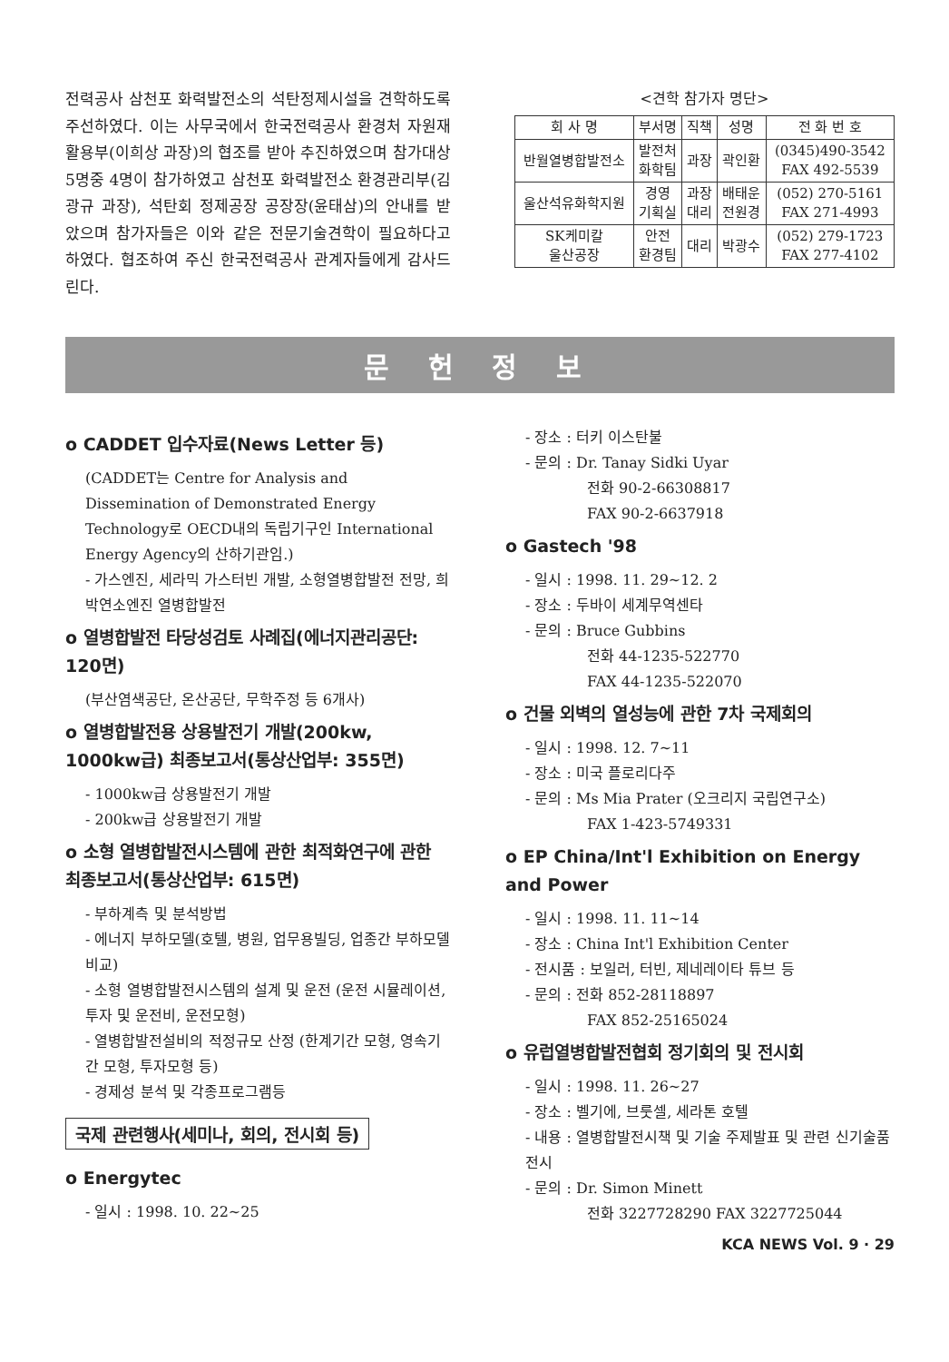전력공사 삼천포 화력발전소의 석탄정제시설을 견학하도록 주선하였다. 이는 사무국에서 한국전력공사 환경처 자원재활용부(이희상 과장)의 협조를 받아 추진하였으며 참가대상 5명중 4명이 참가하였고 삼천포 화력발전소 환경관리부(김광규 과장), 석탄회 정제공장 공장장(윤태삼)의 안내를 받았으며 참가자들은 이와 같은 전문기술견학이 필요하다고 하였다. 협조하여 주신 한국전력공사 관계자들에게 감사드린다.
<견학 참가자 명단>
| 회 사 명 | 부서명 | 직책 | 성명 | 전 화 번 호 |
| --- | --- | --- | --- | --- |
| 반월열병합발전소 | 발전처 화학팀 | 과장 | 곽인환 | (0345)490-3542 FAX 492-5539 |
| 울산석유화학지원 | 경영 기획실 | 과장 대리 | 배태운 전원경 | (052) 270-5161 FAX 271-4993 |
| SK케미칼 울산공장 | 안전 환경팀 | 대리 | 박광수 | (052) 279-1723 FAX 277-4102 |
문 헌 정 보
o CADDET 입수자료(News Letter 등)
(CADDET는 Centre for Analysis and Dissemination of Demonstrated Energy Technology로 OECD내의 독립기구인 International Energy Agency의 산하기관임.)
- 가스엔진, 세라믹 가스터빈 개발, 소형열병합발전 전망, 희박연소엔진 열병합발전
o 열병합발전 타당성검토 사례집(에너지관리공단: 120면)
(부산염색공단, 온산공단, 무학주정 등 6개사)
o 열병합발전용 상용발전기 개발(200kw, 1000kw급) 최종보고서(통상산업부: 355면)
- 1000kw급 상용발전기 개발
- 200kw급 상용발전기 개발
o 소형 열병합발전시스템에 관한 최적화연구에 관한 최종보고서(통상산업부: 615면)
- 부하계측 및 분석방법
- 에너지 부하모델(호텔, 병원, 업무용빌딩, 업종간 부하모델 비교)
- 소형 열병합발전시스템의 설계 및 운전 (운전 시뮬레이션, 투자 및 운전비, 운전모형)
- 열병합발전설비의 적정규모 산정 (한계기간 모형, 영속기간 모형, 투자모형 등)
- 경제성 분석 및 각종프로그램등
국제 관련행사(세미나, 회의, 전시회 등)
o Energytec
- 일시 : 1998. 10. 22~25
- 장소 : 터키 이스탄불
- 문의 : Dr. Tanay Sidki Uyar
전화 90-2-66308817
FAX 90-2-6637918
o Gastech '98
- 일시 : 1998. 11. 29~12. 2
- 장소 : 두바이 세계무역센타
- 문의 : Bruce Gubbins
전화 44-1235-522770
FAX 44-1235-522070
o 건물 외벽의 열성능에 관한 7차 국제회의
- 일시 : 1998. 12. 7~11
- 장소 : 미국 플로리다주
- 문의 : Ms Mia Prater (오크리지 국립연구소)
FAX 1-423-5749331
o EP China/Int'l Exhibition on Energy and Power
- 일시 : 1998. 11. 11~14
- 장소 : China Int'l Exhibition Center
- 전시품 : 보일러, 터빈, 제네레이타 튜브 등
- 문의 : 전화 852-28118897
FAX 852-25165024
o 유럽열병합발전협회 정기회의 및 전시회
- 일시 : 1998. 11. 26~27
- 장소 : 벨기에, 브룻셀, 세라톤 호텔
- 내용 : 열병합발전시책 및 기술 주제발표 및 관련 신기술품 전시
- 문의 : Dr. Simon Minett
전화 3227728290 FAX 3227725044
KCA NEWS Vol. 9 · 29